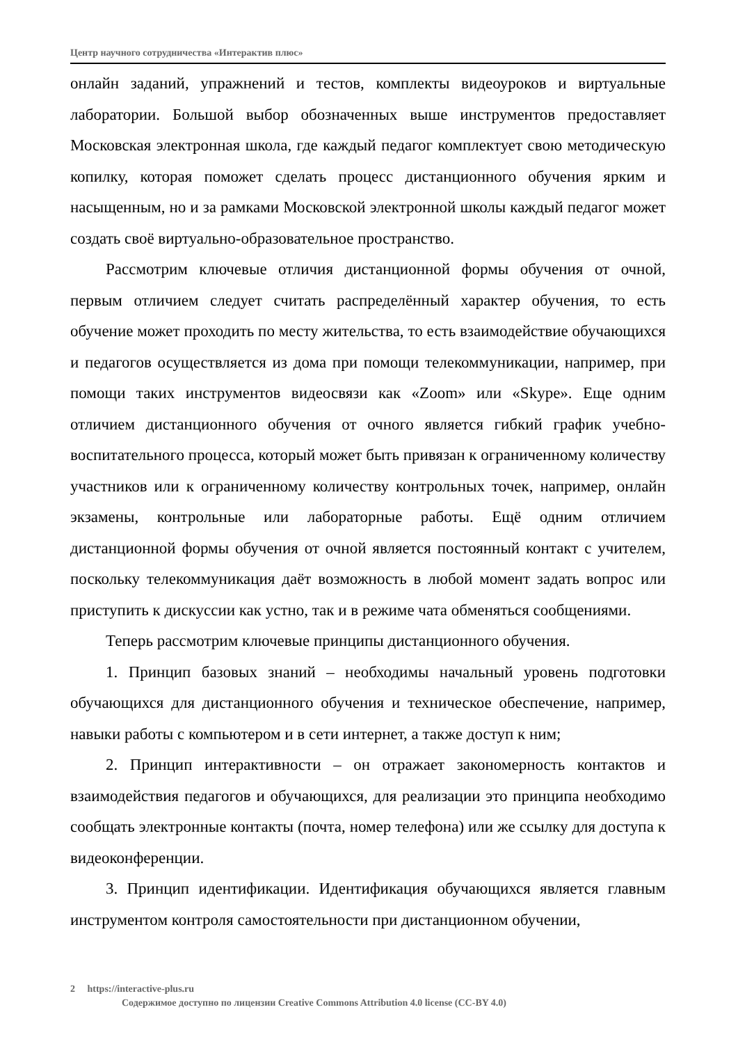Центр научного сотрудничества «Интерактив плюс»
онлайн заданий, упражнений и тестов, комплекты видеоуроков и виртуальные лаборатории. Большой выбор обозначенных выше инструментов предоставляет Московская электронная школа, где каждый педагог комплектует свою методическую копилку, которая поможет сделать процесс дистанционного обучения ярким и насыщенным, но и за рамками Московской электронной школы каждый педагог может создать своё виртуально-образовательное пространство.
Рассмотрим ключевые отличия дистанционной формы обучения от очной, первым отличием следует считать распределённый характер обучения, то есть обучение может проходить по месту жительства, то есть взаимодействие обучающихся и педагогов осуществляется из дома при помощи телекоммуникации, например, при помощи таких инструментов видеосвязи как «Zoom» или «Skype». Еще одним отличием дистанционного обучения от очного является гибкий график учебно-воспитательного процесса, который может быть привязан к ограниченному количеству участников или к ограниченному количеству контрольных точек, например, онлайн экзамены, контрольные или лабораторные работы. Ещё одним отличием дистанционной формы обучения от очной является постоянный контакт с учителем, поскольку телекоммуникация даёт возможность в любой момент задать вопрос или приступить к дискуссии как устно, так и в режиме чата обменяться сообщениями.
Теперь рассмотрим ключевые принципы дистанционного обучения.
1. Принцип базовых знаний – необходимы начальный уровень подготовки обучающихся для дистанционного обучения и техническое обеспечение, например, навыки работы с компьютером и в сети интернет, а также доступ к ним;
2. Принцип интерактивности – он отражает закономерность контактов и взаимодействия педагогов и обучающихся, для реализации это принципа необходимо сообщать электронные контакты (почта, номер телефона) или же ссылку для доступа к видеоконференции.
3. Принцип идентификации. Идентификация обучающихся является главным инструментом контроля самостоятельности при дистанционном обучении,
2 https://interactive-plus.ru
Содержимое доступно по лицензии Creative Commons Attribution 4.0 license (CC-BY 4.0)